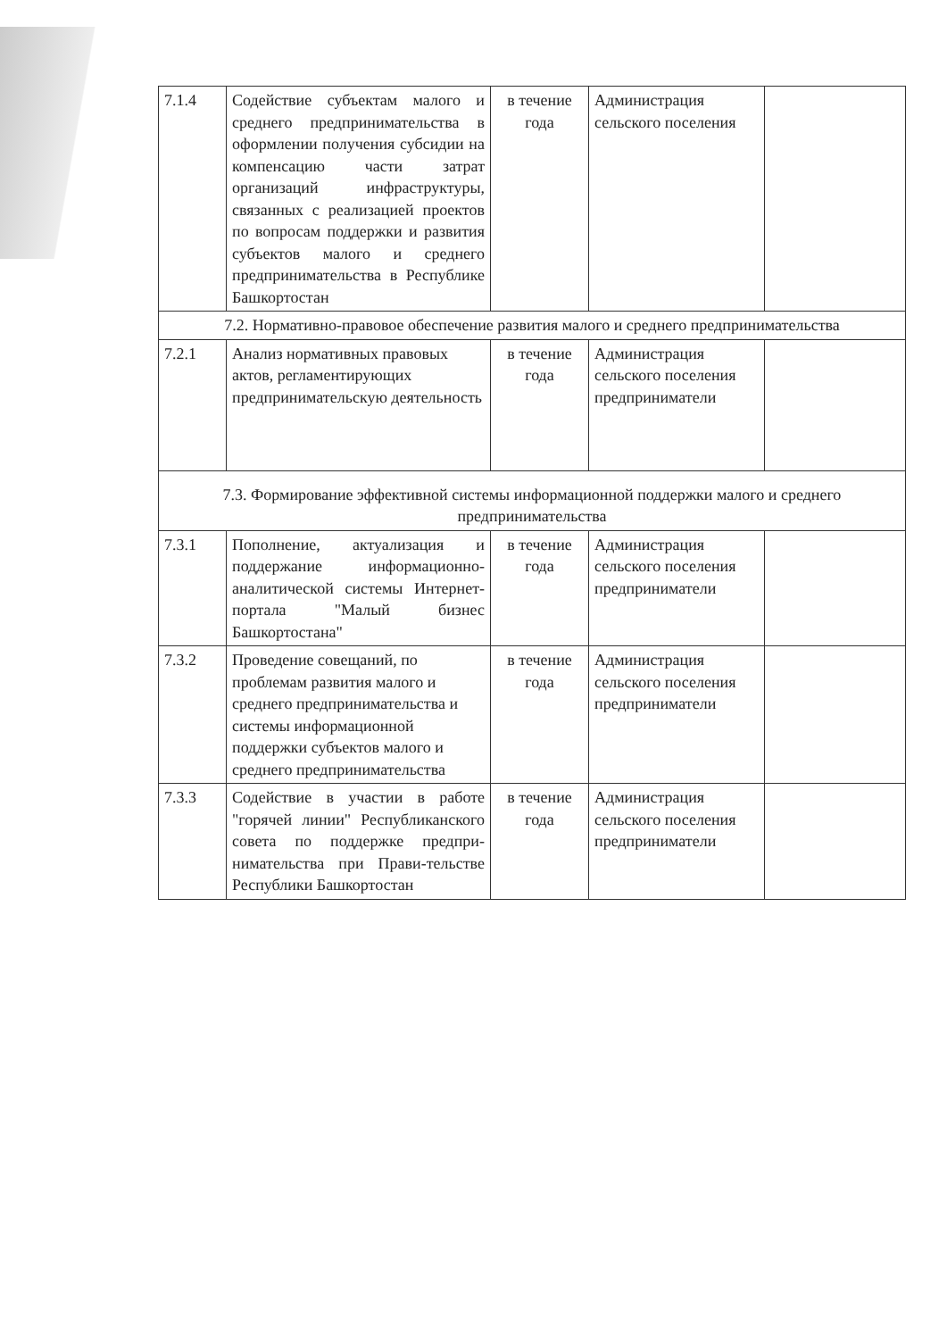| 7.1.4 | Содействие субъектам малого и среднего предпринимательства в оформлении получения субсидии на компенсацию части затрат организаций инфраструктуры, связанных с реализацией проектов по вопросам поддержки и развития субъектов малого и среднего предпринимательства в Республике Башкортостан | в течение года | Администрация сельского поселения | |
| 7.2. Нормативно-правовое обеспечение развития малого и среднего предпринимательства | | | | |
| 7.2.1 | Анализ нормативных правовых актов, регламентирующих предпринимательскую деятельность | в течение года | Администрация сельского поселения предприниматели | |
| 7.3. Формирование эффективной системы информационной поддержки малого и среднего предпринимательства | | | | |
| 7.3.1 | Пополнение, актуализация и поддержание информационно-аналитической системы Интернет-портала "Малый бизнес Башкортостана" | в течение года | Администрация сельского поселения предприниматели | |
| 7.3.2 | Проведение совещаний, по проблемам развития малого и среднего предпринимательства и системы информационной поддержки субъектов малого и среднего предпринимательства | в течение года | Администрация сельского поселения предприниматели | |
| 7.3.3 | Содействие в участии в работе "горячей линии" Республиканского совета по поддержке предпри-нимательства при Прави-тельстве Республики Башкортостан | в течение года | Администрация сельского поселения предприниматели | |